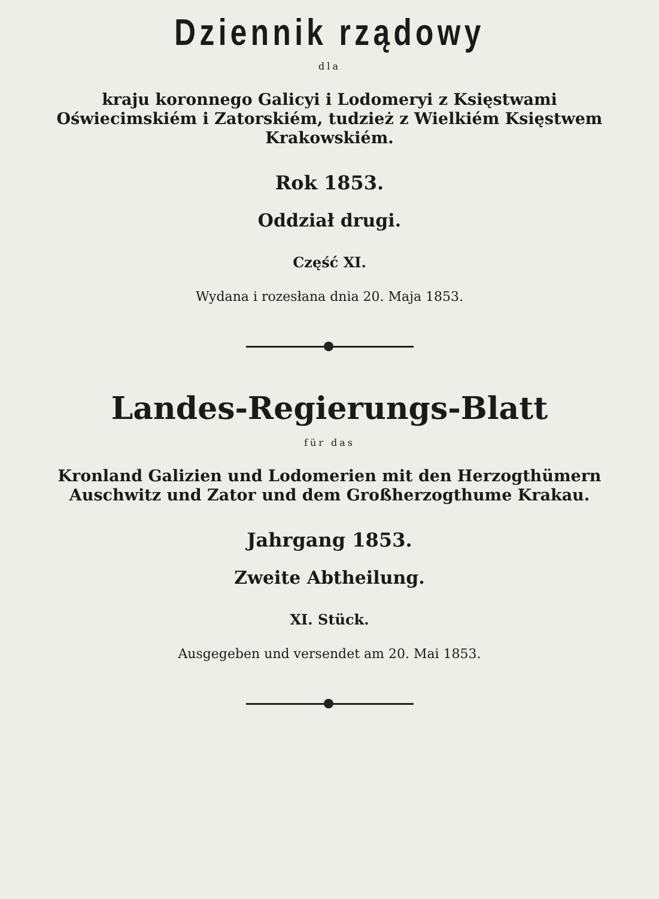Dziennik rządowy
dla
kraju koronnego Galicyi i Lodomeryi z Księstwami Oświecimskiém i Zatorskiém, tudzież z Wielkiém Księstwem Krakowskiém.
Rok 1853.
Oddział drugi.
Część XI.
Wydana i rozesłana dnia 20. Maja 1853.
Landes-Regierungs-Blatt
für das
Kronland Galizien und Lodomerien mit den Herzogthümern Auschwitz und Zator und dem Großherzogthume Krakau.
Jahrgang 1853.
Zweite Abtheilung.
XI. Stück.
Ausgegeben und versendet am 20. Mai 1853.